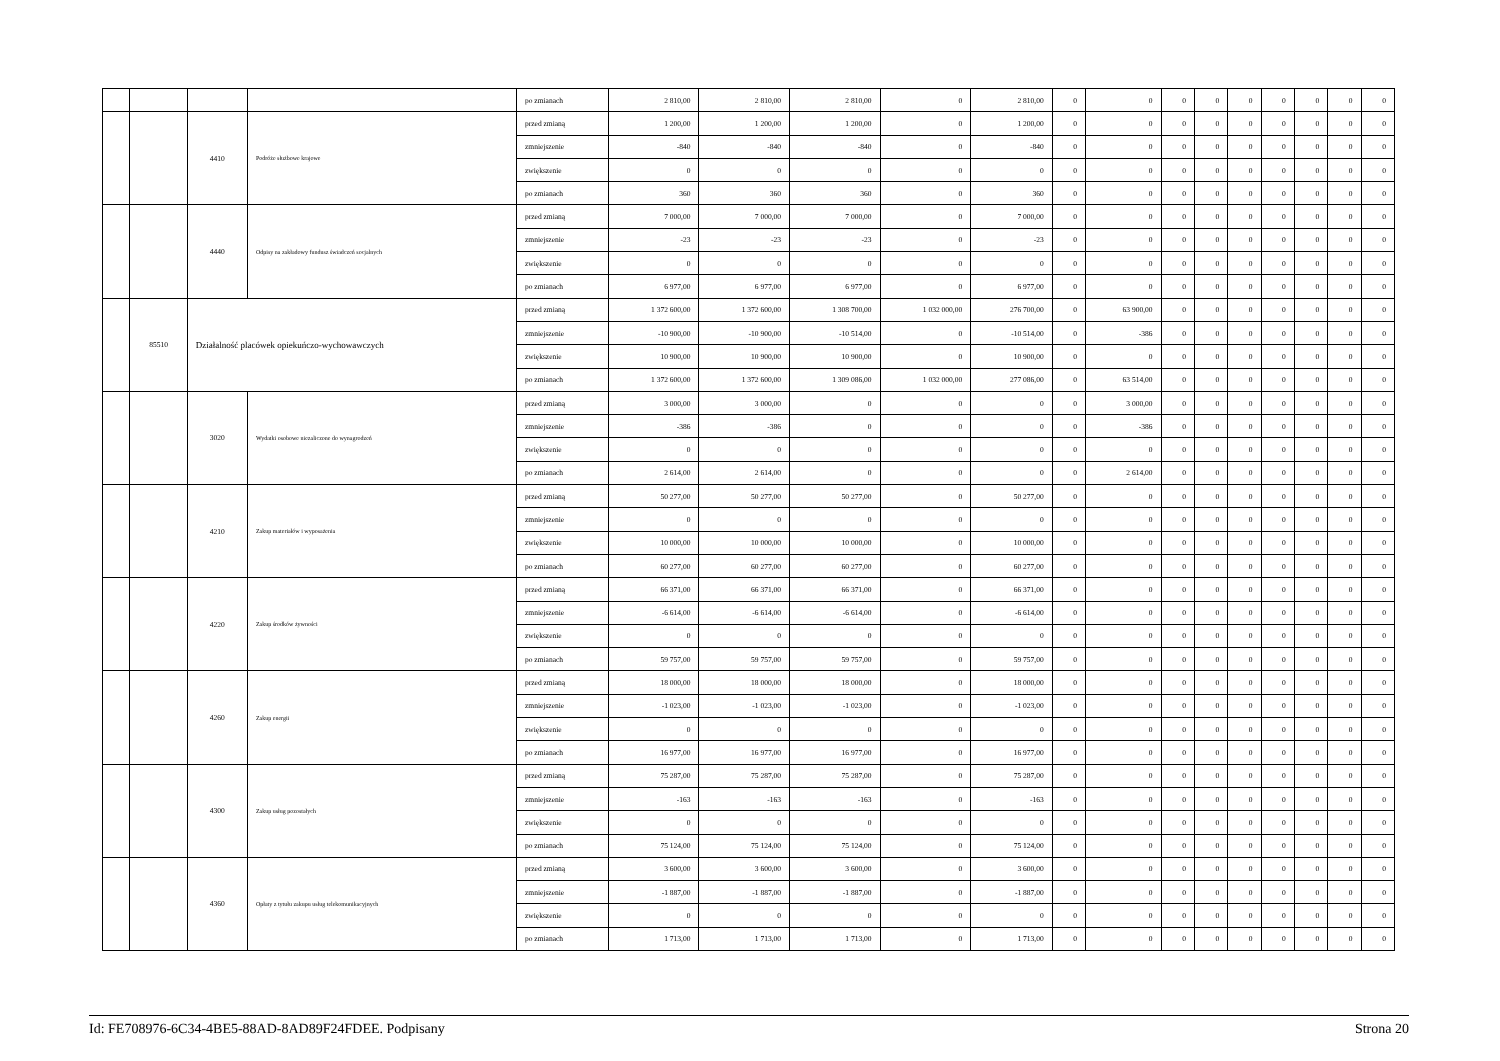| | | | | po zmianach | 2 810,00 | 2 810,00 | 2 810,00 | 0 | 2 810,00 | 0 | 0 | 0 | 0 | 0 | 0 | 0 | 0 | 0 |
| | | 4410 | Podróże służbowe krajowe | przed zmianą | 1 200,00 | 1 200,00 | 1 200,00 | 0 | 1 200,00 | 0 | 0 | 0 | 0 | 0 | 0 | 0 | 0 | 0 |
| | | | | zmniejszenie | -840 | -840 | -840 | 0 | -840 | 0 | 0 | 0 | 0 | 0 | 0 | 0 | 0 | 0 |
| | | | | zwiększenie | 0 | 0 | 0 | 0 | 0 | 0 | 0 | 0 | 0 | 0 | 0 | 0 | 0 | 0 |
| | | | | po zmianach | 360 | 360 | 360 | 0 | 360 | 0 | 0 | 0 | 0 | 0 | 0 | 0 | 0 | 0 |
| | | 4440 | Odpisy na zakładowy fundusz świadczeń socjalnych | przed zmianą | 7 000,00 | 7 000,00 | 7 000,00 | 0 | 7 000,00 | 0 | 0 | 0 | 0 | 0 | 0 | 0 | 0 | 0 |
| | | | | zmniejszenie | -23 | -23 | -23 | 0 | -23 | 0 | 0 | 0 | 0 | 0 | 0 | 0 | 0 | 0 |
| | | | | zwiększenie | 0 | 0 | 0 | 0 | 0 | 0 | 0 | 0 | 0 | 0 | 0 | 0 | 0 | 0 |
| | | | | po zmianach | 6 977,00 | 6 977,00 | 6 977,00 | 0 | 6 977,00 | 0 | 0 | 0 | 0 | 0 | 0 | 0 | 0 | 0 |
| | 85510 | Działalność placówek opiekuńczo-wychowawczych | | przed zmianą | 1 372 600,00 | 1 372 600,00 | 1 308 700,00 | 1 032 000,00 | 276 700,00 | 0 | 63 900,00 | 0 | 0 | 0 | 0 | 0 | 0 | 0 |
| | | | | zmniejszenie | -10 900,00 | -10 900,00 | -10 514,00 | 0 | -10 514,00 | 0 | -386 | 0 | 0 | 0 | 0 | 0 | 0 | 0 |
| | | | | zwiększenie | 10 900,00 | 10 900,00 | 10 900,00 | 0 | 10 900,00 | 0 | 0 | 0 | 0 | 0 | 0 | 0 | 0 | 0 |
| | | | | po zmianach | 1 372 600,00 | 1 372 600,00 | 1 309 086,00 | 1 032 000,00 | 277 086,00 | 0 | 63 514,00 | 0 | 0 | 0 | 0 | 0 | 0 | 0 |
| | | 3020 | Wydatki osobowe niezaliczone do wynagrodzeń | przed zmianą | 3 000,00 | 3 000,00 | 0 | 0 | 0 | 0 | 3 000,00 | 0 | 0 | 0 | 0 | 0 | 0 | 0 |
| | | | | zmniejszenie | -386 | -386 | 0 | 0 | 0 | 0 | -386 | 0 | 0 | 0 | 0 | 0 | 0 | 0 |
| | | | | zwiększenie | 0 | 0 | 0 | 0 | 0 | 0 | 0 | 0 | 0 | 0 | 0 | 0 | 0 | 0 |
| | | | | po zmianach | 2 614,00 | 2 614,00 | 0 | 0 | 0 | 0 | 2 614,00 | 0 | 0 | 0 | 0 | 0 | 0 | 0 |
| | | 4210 | Zakup materiałów i wyposażenia | przed zmianą | 50 277,00 | 50 277,00 | 50 277,00 | 0 | 50 277,00 | 0 | 0 | 0 | 0 | 0 | 0 | 0 | 0 | 0 |
| | | | | zmniejszenie | 0 | 0 | 0 | 0 | 0 | 0 | 0 | 0 | 0 | 0 | 0 | 0 | 0 | 0 |
| | | | | zwiększenie | 10 000,00 | 10 000,00 | 10 000,00 | 0 | 10 000,00 | 0 | 0 | 0 | 0 | 0 | 0 | 0 | 0 | 0 |
| | | | | po zmianach | 60 277,00 | 60 277,00 | 60 277,00 | 0 | 60 277,00 | 0 | 0 | 0 | 0 | 0 | 0 | 0 | 0 | 0 |
| | | 4220 | Zakup środków żywności | przed zmianą | 66 371,00 | 66 371,00 | 66 371,00 | 0 | 66 371,00 | 0 | 0 | 0 | 0 | 0 | 0 | 0 | 0 | 0 |
| | | | | zmniejszenie | -6 614,00 | -6 614,00 | -6 614,00 | 0 | -6 614,00 | 0 | 0 | 0 | 0 | 0 | 0 | 0 | 0 | 0 |
| | | | | zwiększenie | 0 | 0 | 0 | 0 | 0 | 0 | 0 | 0 | 0 | 0 | 0 | 0 | 0 | 0 |
| | | | | po zmianach | 59 757,00 | 59 757,00 | 59 757,00 | 0 | 59 757,00 | 0 | 0 | 0 | 0 | 0 | 0 | 0 | 0 | 0 |
| | | 4260 | Zakup energii | przed zmianą | 18 000,00 | 18 000,00 | 18 000,00 | 0 | 18 000,00 | 0 | 0 | 0 | 0 | 0 | 0 | 0 | 0 | 0 |
| | | | | zmniejszenie | -1 023,00 | -1 023,00 | -1 023,00 | 0 | -1 023,00 | 0 | 0 | 0 | 0 | 0 | 0 | 0 | 0 | 0 |
| | | | | zwiększenie | 0 | 0 | 0 | 0 | 0 | 0 | 0 | 0 | 0 | 0 | 0 | 0 | 0 | 0 |
| | | | | po zmianach | 16 977,00 | 16 977,00 | 16 977,00 | 0 | 16 977,00 | 0 | 0 | 0 | 0 | 0 | 0 | 0 | 0 | 0 |
| | | 4300 | Zakup usług pozostałych | przed zmianą | 75 287,00 | 75 287,00 | 75 287,00 | 0 | 75 287,00 | 0 | 0 | 0 | 0 | 0 | 0 | 0 | 0 | 0 |
| | | | | zmniejszenie | -163 | -163 | -163 | 0 | -163 | 0 | 0 | 0 | 0 | 0 | 0 | 0 | 0 | 0 |
| | | | | zwiększenie | 0 | 0 | 0 | 0 | 0 | 0 | 0 | 0 | 0 | 0 | 0 | 0 | 0 | 0 |
| | | | | po zmianach | 75 124,00 | 75 124,00 | 75 124,00 | 0 | 75 124,00 | 0 | 0 | 0 | 0 | 0 | 0 | 0 | 0 | 0 |
| | | 4360 | Opłaty z tytułu zakupu usług telekomunikacyjnych | przed zmianą | 3 600,00 | 3 600,00 | 3 600,00 | 0 | 3 600,00 | 0 | 0 | 0 | 0 | 0 | 0 | 0 | 0 | 0 |
| | | | | zmniejszenie | -1 887,00 | -1 887,00 | -1 887,00 | 0 | -1 887,00 | 0 | 0 | 0 | 0 | 0 | 0 | 0 | 0 | 0 |
| | | | | zwiększenie | 0 | 0 | 0 | 0 | 0 | 0 | 0 | 0 | 0 | 0 | 0 | 0 | 0 | 0 |
| | | | | po zmianach | 1 713,00 | 1 713,00 | 1 713,00 | 0 | 1 713,00 | 0 | 0 | 0 | 0 | 0 | 0 | 0 | 0 | 0 |
Id: FE708976-6C34-4BE5-88AD-8AD89F24FDEE. Podpisany Strona 20